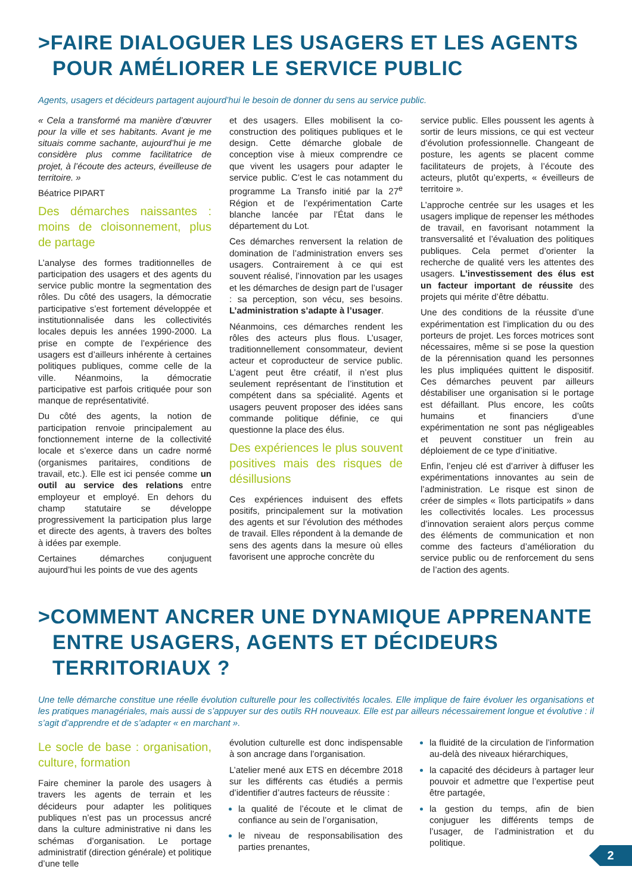>FAIRE DIALOGUER LES USAGERS ET LES AGENTS POUR AMÉLIORER LE SERVICE PUBLIC
Agents, usagers et décideurs partagent aujourd’hui le besoin de donner du sens au service public.
« Cela a transformé ma manière d’œuvrer pour la ville et ses habitants. Avant je me situais comme sachante, aujourd’hui je me considère plus comme facilitatrice de projet, à l’écoute des acteurs, éveilleuse de territoire. »
Béatrice PIPART
Des démarches naissantes : moins de cloisonnement, plus de partage
L’analyse des formes traditionnelles de participation des usagers et des agents du service public montre la segmentation des rôles. Du côté des usagers, la démocratie participative s’est fortement développée et institutionnalisée dans les collectivités locales depuis les années 1990-2000. La prise en compte de l’expérience des usagers est d’ailleurs inhérente à certaines politiques publiques, comme celle de la ville. Néanmoins, la démocratie participative est parfois critiquée pour son manque de représentativité.
Du côté des agents, la notion de participation renvoie principalement au fonctionnement interne de la collectivité locale et s’exerce dans un cadre normé (organismes paritaires, conditions de travail, etc.). Elle est ici pensée comme un outil au service des relations entre employeur et employé. En dehors du champ statutaire se développe progressivement la participation plus large et directe des agents, à travers des boîtes à idées par exemple.
Certaines démarches conjuguent aujourd’hui les points de vue des agents
et des usagers. Elles mobilisent la co-construction des politiques publiques et le design. Cette démarche globale de conception vise à mieux comprendre ce que vivent les usagers pour adapter le service public. C’est le cas notamment du programme La Transfo initié par la 27<sup>e</sup> Région et de l’expérimentation Carte blanche lancée par l’État dans le département du Lot.
Ces démarches renversent la relation de domination de l’administration envers ses usagers. Contrairement à ce qui est souvent réalisé, l’innovation par les usages et les démarches de design part de l’usager : sa perception, son vécu, ses besoins. L’administration s’adapte à l’usager.
Néanmoins, ces démarches rendent les rôles des acteurs plus flous. L’usager, traditionnellement consommateur, devient acteur et coproducteur de service public. L’agent peut être créatif, il n’est plus seulement représentant de l’institution et compétent dans sa spécialité. Agents et usagers peuvent proposer des idées sans commande politique définie, ce qui questionne la place des élus.
Des expériences le plus souvent positives mais des risques de désillusions
Ces expériences induisent des effets positifs, principalement sur la motivation des agents et sur l’évolution des méthodes de travail. Elles répondent à la demande de sens des agents dans la mesure où elles favorisent une approche concrète du
service public. Elles poussent les agents à sortir de leurs missions, ce qui est vecteur d’évolution professionnelle. Changeant de posture, les agents se placent comme facilitateurs de projets, à l’écoute des acteurs, plutôt qu’experts, « éveilleurs de territoire ».
L’approche centrée sur les usages et les usagers implique de repenser les méthodes de travail, en favorisant notamment la transversalité et l’évaluation des politiques publiques. Cela permet d’orienter la recherche de qualité vers les attentes des usagers. L’investissement des élus est un facteur important de réussite des projets qui mérite d’être débattu.
Une des conditions de la réussite d’une expérimentation est l’implication du ou des porteurs de projet. Les forces motrices sont nécessaires, même si se pose la question de la pérennisation quand les personnes les plus impliquées quittent le dispositif. Ces démarches peuvent par ailleurs déstabiliser une organisation si le portage est défaillant. Plus encore, les coûts humains et financiers d’une expérimentation ne sont pas négligeables et peuvent constituer un frein au déploiement de ce type d’initiative.
Enfin, l’enjeu clé est d’arriver à diffuser les expérimentations innovantes au sein de l’administration. Le risque est sinon de créer de simples « îlots participatifs » dans les collectivités locales. Les processus d’innovation seraient alors perçus comme des éléments de communication et non comme des facteurs d’amélioration du service public ou de renforcement du sens de l’action des agents.
>COMMENT ANCRER UNE DYNAMIQUE APPRENANTE ENTRE USAGERS, AGENTS ET DÉCIDEURS TERRITORIAUX ?
Une telle démarche constitue une réelle évolution culturelle pour les collectivités locales. Elle implique de faire évoluer les organisations et les pratiques managériales, mais aussi de s’appuyer sur des outils RH nouveaux. Elle est par ailleurs nécessairement longue et évolutive : il s’agit d’apprendre et de s’adapter « en marchant ».
Le socle de base : organisation, culture, formation
Faire cheminer la parole des usagers à travers les agents de terrain et les décideurs pour adapter les politiques publiques n’est pas un processus ancré dans la culture administrative ni dans les schémas d’organisation. Le portage administratif (direction générale) et politique d’une telle
évolution culturelle est donc indispensable à son ancrage dans l’organisation.
L’atelier mené aux ETS en décembre 2018 sur les différents cas étudiés a permis d’identifier d’autres facteurs de réussite :
la qualité de l’écoute et le climat de confiance au sein de l’organisation,
le niveau de responsabilisation des parties prenantes,
la fluidité de la circulation de l’information au-delà des niveaux hiérarchiques,
la capacité des décideurs à partager leur pouvoir et admettre que l’expertise peut être partagée,
la gestion du temps, afin de bien conjuguer les différents temps de l’usager, de l’administration et du politique.
2